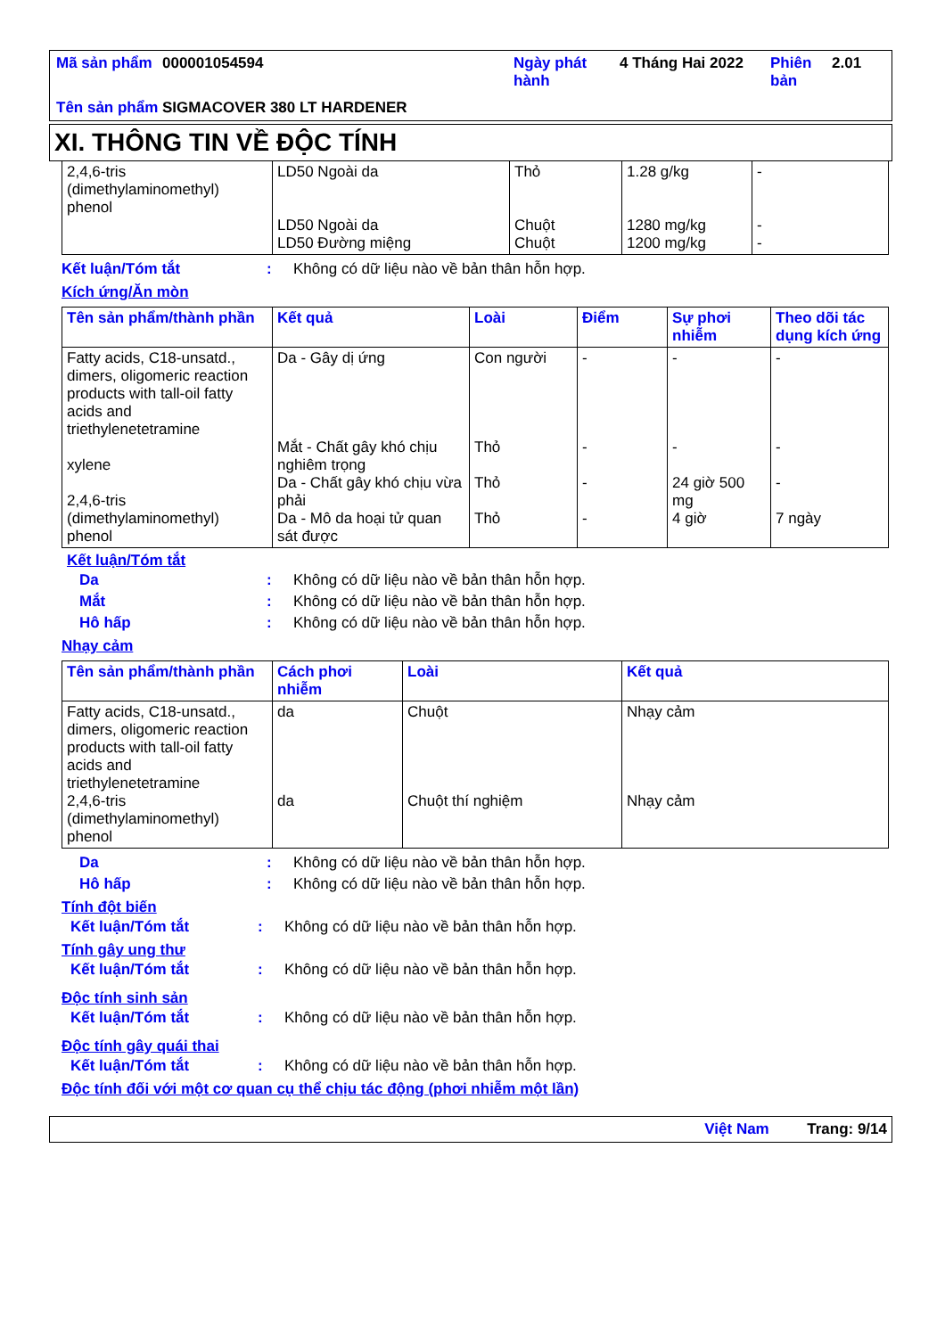| Mã sản phẩm | 000001054594 | Ngày phát hành | 4 Tháng Hai 2022 | Phiên bản | 2.01 |
| Tên sản phẩm | SIGMACOVER 380 LT HARDENER | | | | |
XI. THÔNG TIN VỀ ĐỘC TÍNH
| 2,4,6-tris (dimethylaminomethyl) phenol | LD50 Ngoài da LD50 Ngoài da LD50 Đường miệng | Thỏ Chuột Chuột | 1.28 g/kg 1280 mg/kg 1200 mg/kg | - - - |
Kết luận/Tóm tắt: Không có dữ liệu nào về bản thân hỗn hợp.
Kích ứng/Ăn mòn
| Tên sản phẩm/thành phần | Kết quả | Loài | Điểm | Sự phơi nhiễm | Theo dõi tác dụng kích ứng |
| --- | --- | --- | --- | --- | --- |
| Fatty acids, C18-unsatd., dimers, oligomeric reaction products with tall-oil fatty acids and triethylenetetramine xylene 2,4,6-tris (dimethylaminomethyl) phenol | Da - Gây dị ứng Mắt - Chất gây khó chịu nghiêm trọng Da - Chất gây khó chịu vừa phải Da - Mô da hoại tử quan sát được | Con người Thỏ Thỏ Thỏ | - - - - | - - 24 giờ 500 mg 4 giờ | - - - 7 ngày |
Kết luận/Tóm tắt
Da: Không có dữ liệu nào về bản thân hỗn hợp.
Mắt: Không có dữ liệu nào về bản thân hỗn hợp.
Hô hấp: Không có dữ liệu nào về bản thân hỗn hợp.
Nhạy cảm
| Tên sản phẩm/thành phần | Cách phơi nhiễm | Loài | Kết quả |
| --- | --- | --- | --- |
| Fatty acids, C18-unsatd., dimers, oligomeric reaction products with tall-oil fatty acids and triethylenetetramine 2,4,6-tris (dimethylaminomethyl) phenol | da da | Chuột Chuột thí nghiệm | Nhạy cảm Nhạy cảm |
Da: Không có dữ liệu nào về bản thân hỗn hợp.
Hô hấp: Không có dữ liệu nào về bản thân hỗn hợp.
Tính đột biến
Kết luận/Tóm tắt: Không có dữ liệu nào về bản thân hỗn hợp.
Tính gây ung thư
Kết luận/Tóm tắt: Không có dữ liệu nào về bản thân hỗn hợp.
Độc tính sinh sản
Kết luận/Tóm tắt: Không có dữ liệu nào về bản thân hỗn hợp.
Độc tính gây quái thai
Kết luận/Tóm tắt: Không có dữ liệu nào về bản thân hỗn hợp.
Độc tính đối với một cơ quan cụ thể chịu tác động (phơi nhiễm một lần)
Việt Nam Trang: 9/14